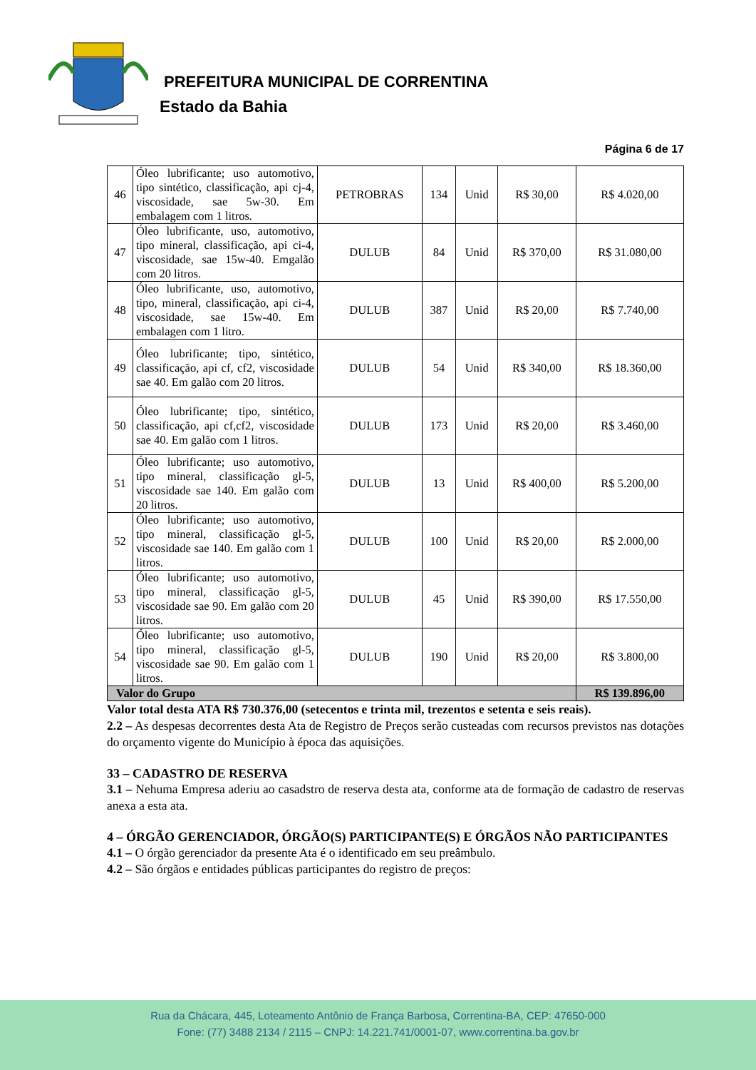PREFEITURA MUNICIPAL DE CORRENTINA
Estado da Bahia
Página 6 de 17
| 46 | Óleo lubrificante; uso automotivo, tipo sintético, classificação, api cj-4, viscosidade, sae 5w-30. Em embalagem com 1 litros. | PETROBRAS | 134 | Unid | R$ 30,00 | R$ 4.020,00 |
| 47 | Óleo lubrificante, uso, automotivo, tipo mineral, classificação, api ci-4, viscosidade, sae 15w-40. Emgalão com 20 litros. | DULUB | 84 | Unid | R$ 370,00 | R$ 31.080,00 |
| 48 | Óleo lubrificante, uso, automotivo, tipo, mineral, classificação, api ci-4, viscosidade, sae 15w-40. Em embalagen com 1 litro. | DULUB | 387 | Unid | R$ 20,00 | R$ 7.740,00 |
| 49 | Óleo lubrificante; tipo, sintético, classificação, api cf, cf2, viscosidade sae 40. Em galão com 20 litros. | DULUB | 54 | Unid | R$ 340,00 | R$ 18.360,00 |
| 50 | Óleo lubrificante; tipo, sintético, classificação, api cf,cf2, viscosidade sae 40. Em galão com 1 litros. | DULUB | 173 | Unid | R$ 20,00 | R$ 3.460,00 |
| 51 | Óleo lubrificante; uso automotivo, tipo mineral, classificação gl-5, viscosidade sae 140. Em galão com 20 litros. | DULUB | 13 | Unid | R$ 400,00 | R$ 5.200,00 |
| 52 | Óleo lubrificante; uso automotivo, tipo mineral, classificação gl-5, viscosidade sae 140. Em galão com 1 litros. | DULUB | 100 | Unid | R$ 20,00 | R$ 2.000,00 |
| 53 | Óleo lubrificante; uso automotivo, tipo mineral, classificação gl-5, viscosidade sae 90. Em galão com 20 litros. | DULUB | 45 | Unid | R$ 390,00 | R$ 17.550,00 |
| 54 | Óleo lubrificante; uso automotivo, tipo mineral, classificação gl-5, viscosidade sae 90. Em galão com 1 litros. | DULUB | 190 | Unid | R$ 20,00 | R$ 3.800,00 |
| Valor do Grupo | | | | | | R$ 139.896,00 |
Valor total desta ATA R$ 730.376,00 (setecentos e trinta mil, trezentos e setenta e seis reais).
2.2 – As despesas decorrentes desta Ata de Registro de Preços serão custeadas com recursos previstos nas dotações do orçamento vigente do Município à época das aquisições.
33 – CADASTRO DE RESERVA
3.1 – Nehuma Empresa aderiu ao casadstro de reserva desta ata, conforme ata de formação de cadastro de reservas anexa a esta ata.
4 – ÓRGÃO GERENCIADOR, ÓRGÃO(S) PARTICIPANTE(S) E ÓRGÃOS NÃO PARTICIPANTES
4.1 – O órgão gerenciador da presente Ata é o identificado em seu preâmbulo.
4.2 – São órgãos e entidades públicas participantes do registro de preços:
Rua da Chácara, 445, Loteamento Antônio de França Barbosa, Correntina-BA, CEP: 47650-000
Fone: (77) 3488 2134 / 2115 – CNPJ: 14.221.741/0001-07, www.correntina.ba.gov.br